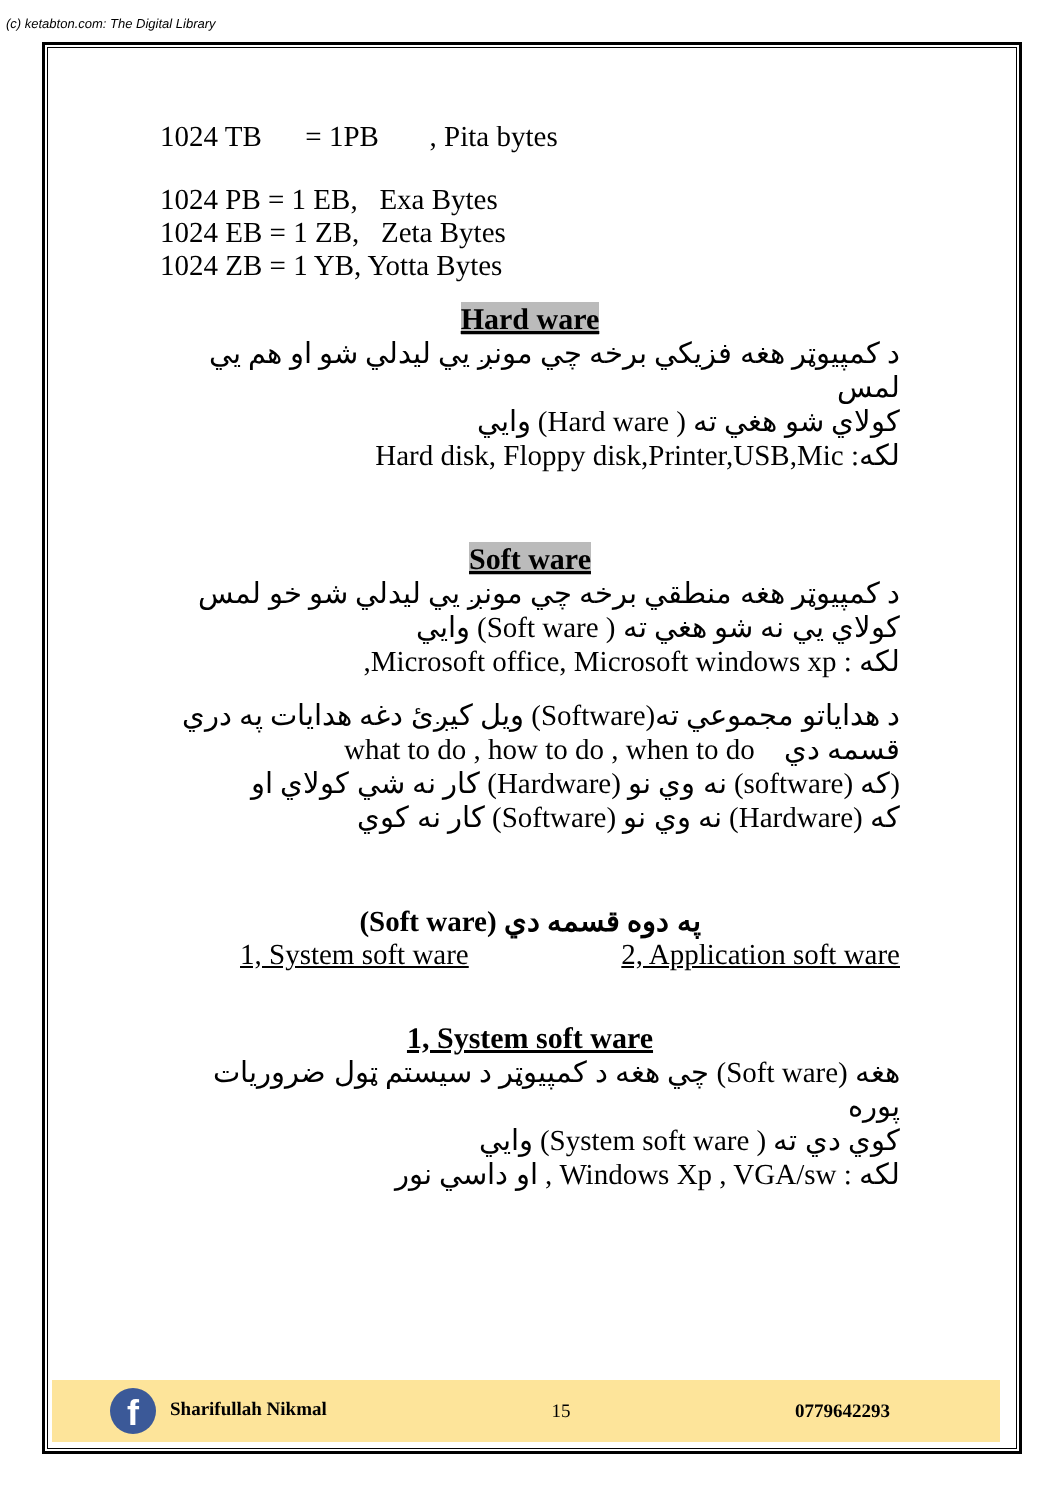(c) ketabton.com: The Digital Library
1024 TB = 1PB , Pita bytes
1024 PB = 1 EB, Exa Bytes
1024 EB = 1 ZB, Zeta Bytes
1024 ZB = 1 YB, Yotta Bytes
Hard ware
د کمپیوټر هغه فزيکي برخه چي مونږ يي ليدلي شو او هم يي لمس
کولاي شو هغي ته ( Hard ware) وايي
لکه: Hard disk, Floppy disk,Printer,USB,Mic
Soft ware
د کمپیوټر هغه منطقي برخه چي مونږ يي ليدلي شو خو لمس
کولاي يي نه شو هغي ته ( Soft ware) وايي
لکه : Microsoft office, Microsoft windows xp,
د هداياتو مجموعي ته(Software) ويل کيږئ دغه هدايات په دري
قسمه دي what to do , how to do , when to do
(که (software) نه وي نو (Hardware) کار نه شي کولاي او
که (Hardware) نه وي نو (Software) کار نه کوي
(Soft ware) په دوه قسمه دي
1, System soft ware 2, Application soft ware
1, System soft ware
هغه (Soft ware) چي هغه د کمپیوټر د سيستم ټول ضروريات پوره
کوي دي ته ( System soft ware) وايي
لکه : Windows Xp , VGA/sw , او داسي نور
f Sharifullah Nikmal 15 0779642293